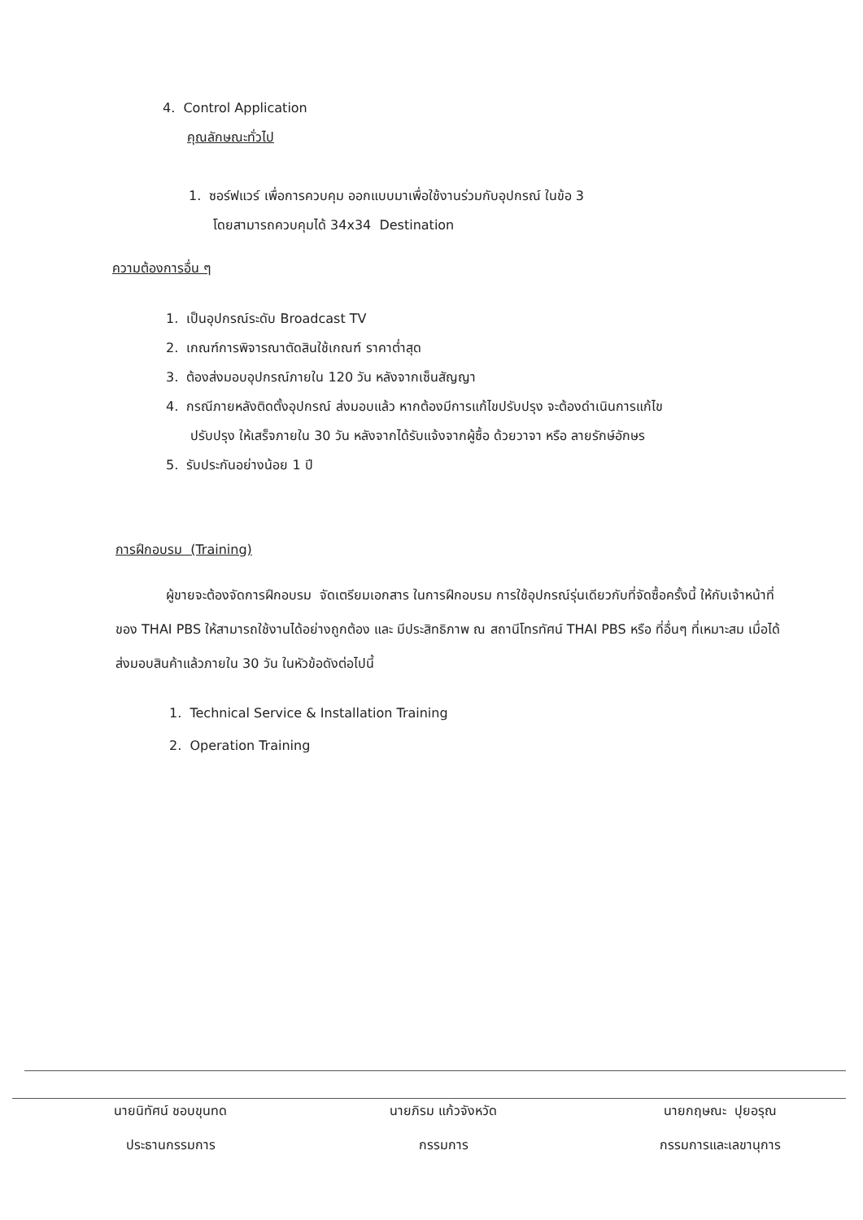4. Control Application
คุณลักษณะทั่วไป
1. ซอร์ฟแวร์ เพื่อการควบคุม ออกแบบมาเพื่อใช้งานร่วมกับอุปกรณ์ ในข้อ 3
โดยสามารถควบคุมได้ 34x34 Destination
ความต้องการอื่น ๆ
1. เป็นอุปกรณ์ระดับ Broadcast TV
2. เกณฑ์การพิจารณาตัดสินใช้เกณฑ์ ราคาต่ำสุด
3. ต้องส่งมอบอุปกรณ์ภายใน 120 วัน หลังจากเซ็นสัญญา
4. กรณีภายหลังติดตั้งอุปกรณ์ ส่งมอบแล้ว หากต้องมีการแก้ไขปรับปรุง จะต้องดำเนินการแก้ไข
ปรับปรุง ให้เสร็จภายใน 30 วัน หลังจากได้รับแจ้งจากผู้ซื้อ ด้วยวาจา หรือ ลายรักษ์อักษร
5. รับประกันอย่างน้อย 1 ปี
การฝึกอบรม (Training)
ผู้ขายจะต้องจัดการฝึกอบรม จัดเตรียมเอกสาร ในการฝึกอบรม การใช้อุปกรณ์รุ่นเดียวกับที่จัดซื้อครั้งนี้ ให้กับเจ้าหน้าที่ของ THAI PBS ให้สามารถใช้งานได้อย่างถูกต้อง และ มีประสิทธิภาพ ณ สถานีโทรทัศน์ THAI PBS หรือ ที่อื่นๆ ที่เหมาะสม เมื่อได้ส่งมอบสินค้าแล้วภายใน 30 วัน ในหัวข้อดังต่อไปนี้
1. Technical Service & Installation Training
2. Operation Training
นายนิทัศน์ ชอบขุนทด
ประธานกรรมการ
นายภิรม แก้วจังหวัด
กรรมการ
นายกฤษณะ ปุยอรุณ
กรรมการและเลขานุการ